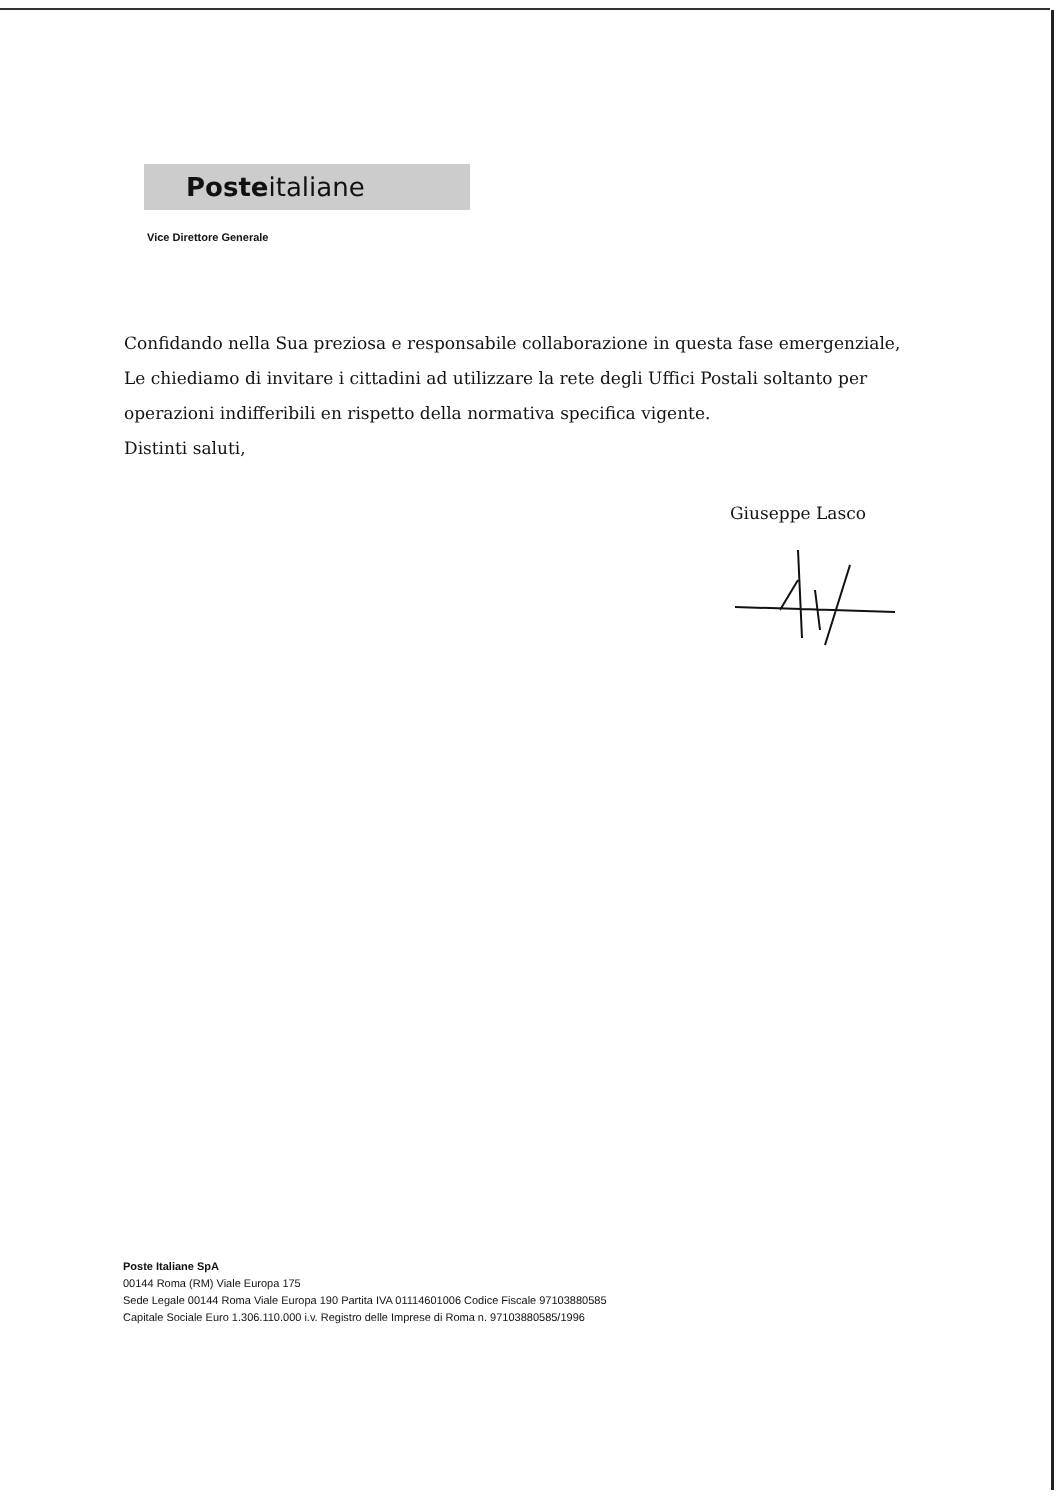Posteitaliane
Vice Direttore Generale
Confidando nella Sua preziosa e responsabile collaborazione in questa fase emergenziale, Le chiediamo di invitare i cittadini ad utilizzare la rete degli Uffici Postali soltanto per operazioni indifferibili en rispetto della normativa specifica vigente.
Distinti saluti,
Giuseppe Lasco
Poste Italiane SpA
00144 Roma (RM) Viale Europa 175
Sede Legale 00144 Roma Viale Europa 190 Partita IVA 01114601006 Codice Fiscale 97103880585
Capitale Sociale Euro 1.306.110.000 i.v. Registro delle Imprese di Roma n. 97103880585/1996